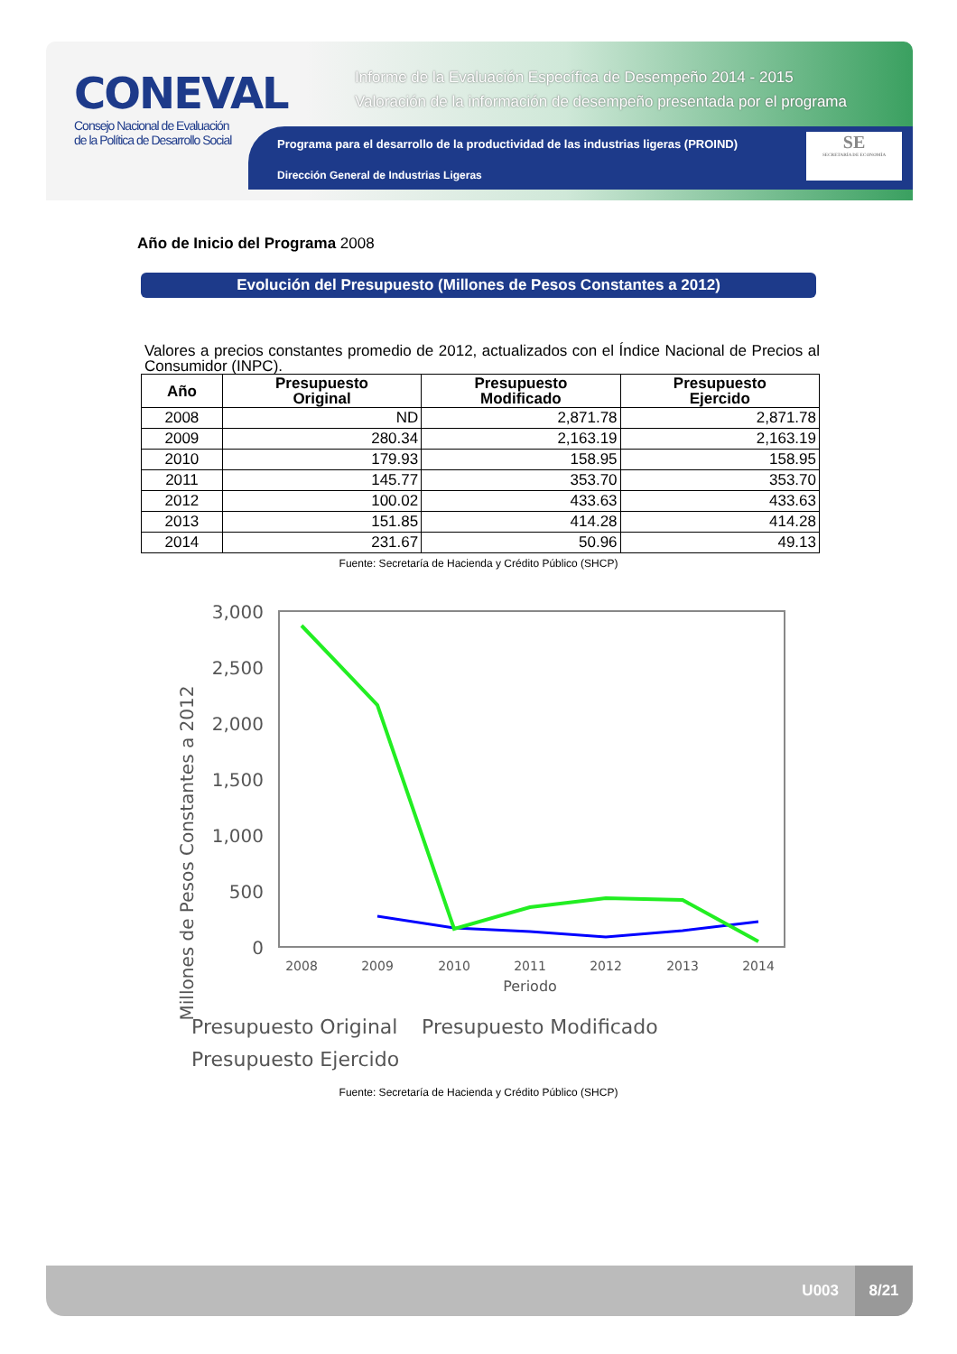CONEVAL
Consejo Nacional de Evaluación
de la Política de Desarrollo Social
Informe de la Evaluación Específica de Desempeño 2014 - 2015
Valoración de la información de desempeño presentada por el programa
Programa para el desarrollo de la productividad de las industrias ligeras (PROIND)
Dirección General de Industrias Ligeras
SE
SECRETARÍA DE ECONOMÍA
Año de Inicio del Programa 2008
Evolución del Presupuesto (Millones de Pesos Constantes a 2012)
Valores a precios constantes promedio de 2012, actualizados con el Índice Nacional de Precios al Consumidor (INPC).
| Año | Presupuesto Original | Presupuesto Modificado | Presupuesto Ejercido |
| --- | --- | --- | --- |
| 2008 | ND | 2,871.78 | 2,871.78 |
| 2009 | 280.34 | 2,163.19 | 2,163.19 |
| 2010 | 179.93 | 158.95 | 158.95 |
| 2011 | 145.77 | 353.70 | 353.70 |
| 2012 | 100.02 | 433.63 | 433.63 |
| 2013 | 151.85 | 414.28 | 414.28 |
| 2014 | 231.67 | 50.96 | 49.13 |
Fuente: Secretaría de Hacienda y Crédito Público (SHCP)
Millones de Pesos Constantes a 2012
3,000
2,500
2,000
1,500
1,000
500
0
2008
2009
2010
2011
2012
2013
2014
Periodo
Presupuesto Original
Presupuesto Modificado
Presupuesto Ejercido
Fuente: Secretaría de Hacienda y Crédito Público (SHCP)
U003
8/21